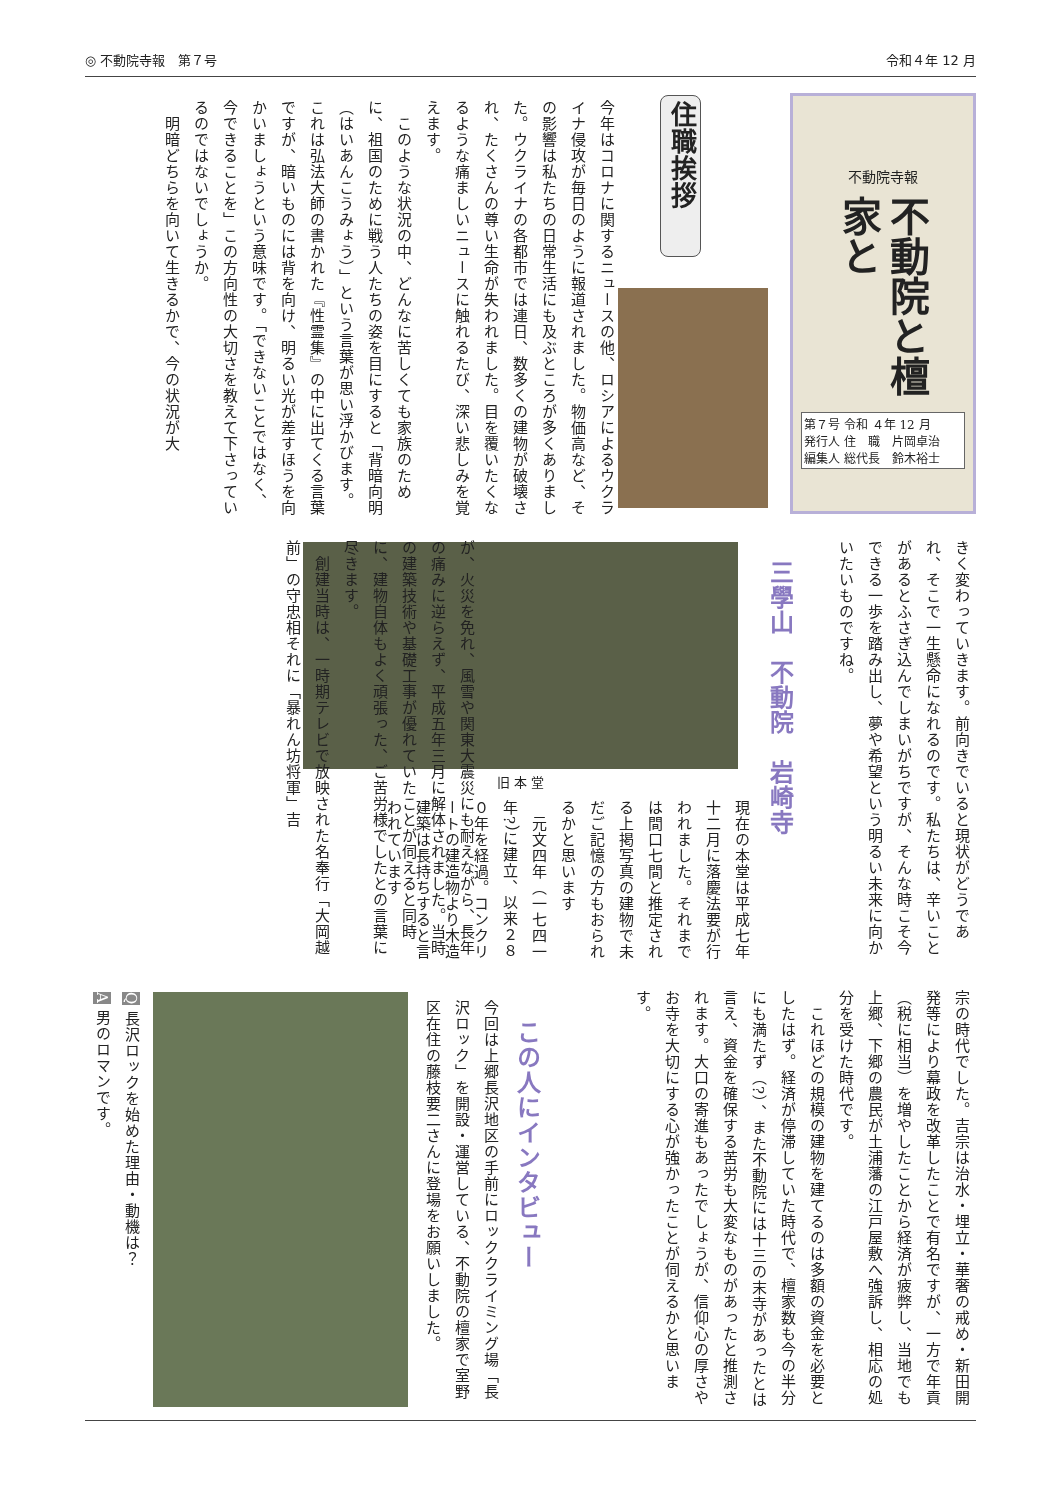◎ 不動院寺報　第７号 令和４年 12 月
不動院寺報
不動院と檀家と
第７号 令和 ４年 12 月
発行人 住　職　片岡卓治
編集人 総代長　鈴木裕士
住職挨拶
今年はコロナに関するニュースの他、ロシアによるウクライナ侵攻が毎日のように報道されました。物価高など、その影響は私たちの日常生活にも及ぶところが多くありました。ウクライナの各都市では連日、数多くの建物が破壊され、たくさんの尊い生命が失われました。目を覆いたくなるような痛ましいニュースに触れるたび、深い悲しみを覚えます。
　このような状況の中、どんなに苦しくても家族のために、祖国のために戦う人たちの姿を目にすると「背暗向明（はいあんこうみょう）」という言葉が思い浮かびます。これは弘法大師の書かれた『性霊集』の中に出てくる言葉ですが、暗いものには背を向け、明るい光が差すほうを向かいましょうという意味です。「できないことではなく、今できることを」この方向性の大切さを教えて下さっているのではないでしょうか。
　明暗どちらを向いて生きるかで、今の状況が大
きく変わっていきます。前向きでいると現状がどうであれ、そこで一生懸命になれるのです。私たちは、辛いことがあるとふさぎ込んでしまいがちですが、そんな時こそ今できる一歩を踏み出し、夢や希望という明るい未来に向かいたいものですね。
三學山　不動院　岩崎寺
旧 本 堂
現在の本堂は平成七年十二月に落慶法要が行われました。それまでは間口七間と推定される上掲写真の建物で未だご記憶の方もおられるかと思います
　元文四年（一七四一年?）に建立、以来２８０年を経過。コンクリートの建造物より木造建築は長持ちすると言われています
が、火災を免れ、風雪や関東大震災にも耐えながら、長年の痛みに逆らえず、平成五年三月に解体されました。当時の建築技術や基礎工事が優れていたことが伺えると同時に、建物自体もよく頑張った、ご苦労様でしたとの言葉に尽きます。
　創建当時は、一時期テレビで放映された名奉行「大岡越前」の守忠相それに「暴れん坊将軍」吉
宗の時代でした。吉宗は治水・埋立・華奢の戒め・新田開発等により幕政を改革したことで有名ですが、一方で年貢（税に相当）を増やしたことから経済が疲弊し、当地でも上郷、下郷の農民が土浦藩の江戸屋敷へ強訴し、相応の処分を受けた時代です。
　これほどの規模の建物を建てるのは多額の資金を必要としたはず。経済が停滞していた時代で、檀家数も今の半分にも満たず（?）、また不動院には十三の末寺があったとは言え、資金を確保する苦労も大変なものがあったと推測されます。大口の寄進もあったでしょうが、信仰心の厚さやお寺を大切にする心が強かったことが伺えるかと思います。
この人にインタビュー
今回は上郷長沢地区の手前にロッククライミング場「長沢ロック」を開設・運営している、不動院の檀家で室野区在住の藤枝要二さんに登場をお願いしました。
Q 長沢ロックを始めた理由・動機は？
A 男のロマンです。